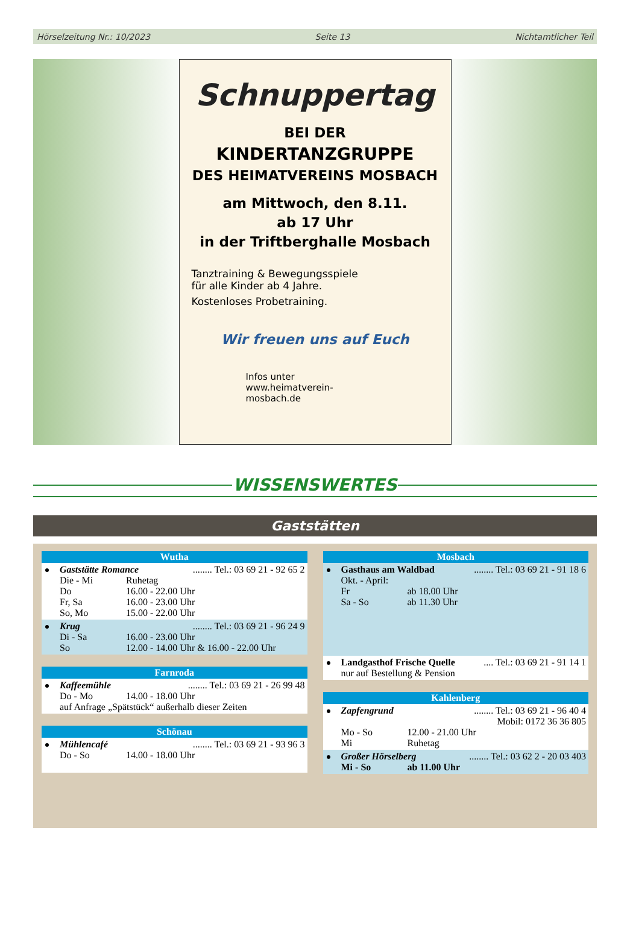Hörselzeitung Nr.: 10/2023 Seite 13 Nichtamtlicher Teil
Schnuppertag
BEI DER
KINDERTANZGRUPPE
DES HEIMATVEREINS MOSBACH
am Mittwoch, den 8.11.
ab 17 Uhr
in der Triftberghalle Mosbach
Tanztraining & Bewegungsspiele
für alle Kinder ab 4 Jahre.
Kostenloses Probetraining.
Wir freuen uns auf Euch
Infos unter
www.heimatverein-
mosbach.de
WISSENSWERTES
Gaststätten
Wutha
Gaststätte Romance ........ Tel.: 03 69 21 - 92 65 2
Die - Mi Ruhetag
Do 16.00 - 22.00 Uhr
Fr, Sa 16.00 - 23.00 Uhr
So, Mo 15.00 - 22.00 Uhr
Krug ........ Tel.: 03 69 21 - 96 24 9
Di - Sa 16.00 - 23.00 Uhr
So 12.00 - 14.00 Uhr & 16.00 - 22.00 Uhr
Farnroda
Kaffeemühle ........ Tel.: 03 69 21 - 26 99 48
Do - Mo 14.00 - 18.00 Uhr
auf Anfrage „Spätstück“ außerhalb dieser Zeiten
Schönau
Mühlencafé ........ Tel.: 03 69 21 - 93 96 3
Do - So 14.00 - 18.00 Uhr
Mosbach
Gasthaus am Waldbad ........ Tel.: 03 69 21 - 91 18 6
Okt. - April:
Fr ab 18.00 Uhr
Sa - So ab 11.30 Uhr
Landgasthof Frische Quelle .... Tel.: 03 69 21 - 91 14 1
nur auf Bestellung & Pension
Kahlenberg
Zapfengrund ........ Tel.: 03 69 21 - 96 40 4
Mobil: 0172 36 36 805
Mo - So 12.00 - 21.00 Uhr
Mi Ruhetag
Großer Hörselberg ........ Tel.: 03 62 2 - 20 03 403
Mi - So ab 11.00 Uhr